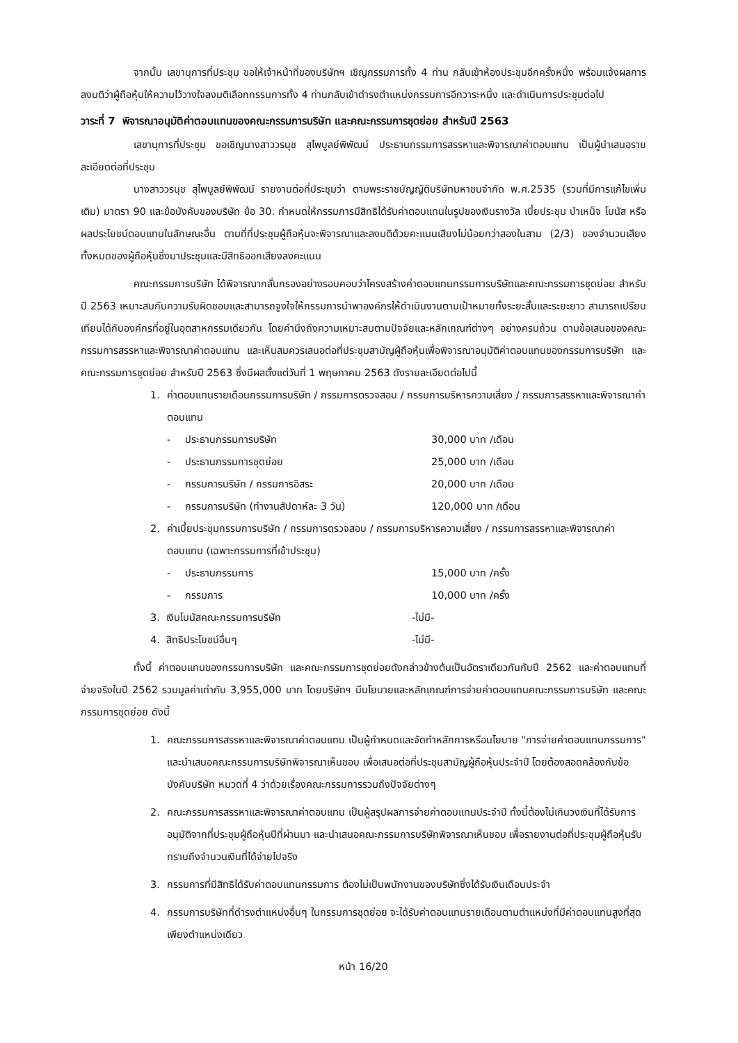จากนั้น เลขานุการที่ประชุม ขอให้เจ้าหน้าที่ของบริษัทฯ เชิญกรรมการทั้ง 4 ท่าน กลับเข้าห้องประชุมอีกครั้งหนึ่ง พร้อมแจ้งผลการลงมติว่าผู้ถือหุ้นให้ความไว้วางใจลงมติเลือกกรรมการทั้ง 4 ท่านกลับเข้าดำรงตำแหน่งกรรมการอีกวาระหนึ่ง และดำเนินการประชุมต่อไป
วาระที่ 7 พิจารณาอนุมัติค่าตอบแทนของคณะกรรมการบริษัท และคณะกรรมการชุดย่อย สำหรับปี 2563
เลขานุการที่ประชุม ขอเชิญนางสาววรนุช สุไพบูลย์พิพัฒน์ ประธานกรรมการสรรหาและพิจารณาค่าตอบแทน เป็นผู้นำเสนอรายละเอียดต่อที่ประชุม
นางสาววรนุช สุไพบูลย์พิพัฒน์ รายงานต่อที่ประชุมว่า ตามพระราชบัญญัติบริษัทมหาชนจำกัด พ.ศ.2535 (รวมที่มีการแก้ไขเพิ่มเติม) มาตรา 90 และข้อบังคับของบริษัท ข้อ 30. กำหนดให้กรรมการมีสิทธิได้รับค่าตอบแทนในรูปของเงินรางวัล เบี้ยประชุม บำเหน็จ โบนัส หรือผลประโยชน์ตอบแทนในลักษณะอื่น ตามที่ที่ประชุมผู้ถือหุ้นจะพิจารณาและลงมติด้วยคะแนนเสียงไม่น้อยกว่าสองในสาม (2/3) ของจำนวนเสียงทั้งหมดของผู้ถือหุ้นซึ่งมาประชุมและมีสิทธิออกเสียงลงคะแนน
คณะกรรมการบริษัท ได้พิจารณากลั่นกรองอย่างรอบคอบว่าโครงสร้างค่าตอบแทนกรรมการบริษัทและคณะกรรมการชุดย่อย สำหรับปี 2563 เหมาะสมกับความรับผิดชอบและสามารถจูงใจให้กรรมการนำพาองค์กรให้ดำเนินงานตามเป้าหมายทั้งระยะสั้นและระยะยาว สามารถเปรียบเทียบได้กับองค์กรที่อยู่ในอุตสาหกรรมเดียวกัน โดยคำนึงถึงความเหมาะสมตามปัจจัยและหลักเกณฑ์ต่างๆ อย่างครบถ้วน ตามข้อเสนอของคณะกรรมการสรรหาและพิจารณาค่าตอบแทน และเห็นสมควรเสนอต่อที่ประชุมสามัญผู้ถือหุ้นเพื่อพิจารณาอนุมัติค่าตอบแทนของกรรมการบริษัท และคณะกรรมการชุดย่อย สำหรับปี 2563 ซึ่งมีผลตั้งแต่วันที่ 1 พฤษภาคม 2563 ดังรายละเอียดต่อไปนี้
1. ค่าตอบแทนรายเดือนกรรมการบริษัท / กรรมการตรวจสอบ / กรรมการบริหารความเสี่ยง / กรรมการสรรหาและพิจารณาค่าตอบแทน
- ประธานกรรมการบริษัท 30,000 บาท /เดือน
- ประธานกรรมการชุดย่อย 25,000 บาท /เดือน
- กรรมการบริษัท / กรรมการอิสระ 20,000 บาท /เดือน
- กรรมการบริษัท (ทำงานสัปดาห์ละ 3 วัน) 120,000 บาท /เดือน
2. ค่าเบี้ยประชุมกรรมการบริษัท / กรรมการตรวจสอบ / กรรมการบริหารความเสี่ยง / กรรมการสรรหาและพิจารณาค่าตอบแทน (เฉพาะกรรมการที่เข้าประชุม)
- ประธานกรรมการ 15,000 บาท /ครั้ง
- กรรมการ 10,000 บาท /ครั้ง
3. เงินโบนัสคณะกรรมการบริษัท -ไม่มี-
4. สิทธิประโยชน์อื่นๆ -ไม่มี-
ทั้งนี้ ค่าตอบแทนของกรรมการบริษัท และคณะกรรมการชุดย่อยดังกล่าวข้างต้นเป็นอัตราเดียวกันกับปี 2562 และค่าตอบแทนที่จ่ายจริงในปี 2562 รวมมูลค่าเท่ากับ 3,955,000 บาท โดยบริษัทฯ มีนโยบายและหลักเกณฑ์การจ่ายค่าตอบแทนคณะกรรมการบริษัท และคณะกรรมการชุดย่อย ดังนี้
1. คณะกรรมการสรรหาและพิจารณาค่าตอบแทน เป็นผู้กำหนดและจัดทำหลักการหรือนโยบาย "การจ่ายค่าตอบแทนกรรมการ" และนำเสนอคณะกรรมการบริษัทพิจารณาเห็นชอบ เพื่อเสนอต่อที่ประชุมสามัญผู้ถือหุ้นประจำปี โดยต้องสอดคล้องกับข้อบังคับบริษัท หมวดที่ 4 ว่าด้วยเรื่องคณะกรรมการรวมถึงปัจจัยต่างๆ
2. คณะกรรมการสรรหาและพิจารณาค่าตอบแทน เป็นผู้สรุปผลการจ่ายค่าตอบแทนประจำปี ทั้งนี้ต้องไม่เกินวงเงินที่ได้รับการอนุมัติจากที่ประชุมผู้ถือหุ้นปีที่ผ่านมา และนำเสนอคณะกรรมการบริษัทพิจารณาเห็นชอบ เพื่อรายงานต่อที่ประชุมผู้ถือหุ้นรับทราบถึงจำนวนเงินที่ได้จ่ายไปจริง
3. กรรมการที่มีสิทธิได้รับค่าตอบแทนกรรมการ ต้องไม่เป็นพนักงานของบริษัทซึ่งได้รับเงินเดือนประจำ
4. กรรมการบริษัทที่ดำรงตำแหน่งอื่นๆ ในกรรมการชุดย่อย จะได้รับค่าตอบแทนรายเดือนตามตำแหน่งที่มีค่าตอบแทนสูงที่สุดเพียงตำแหน่งเดียว
หน้า 16/20